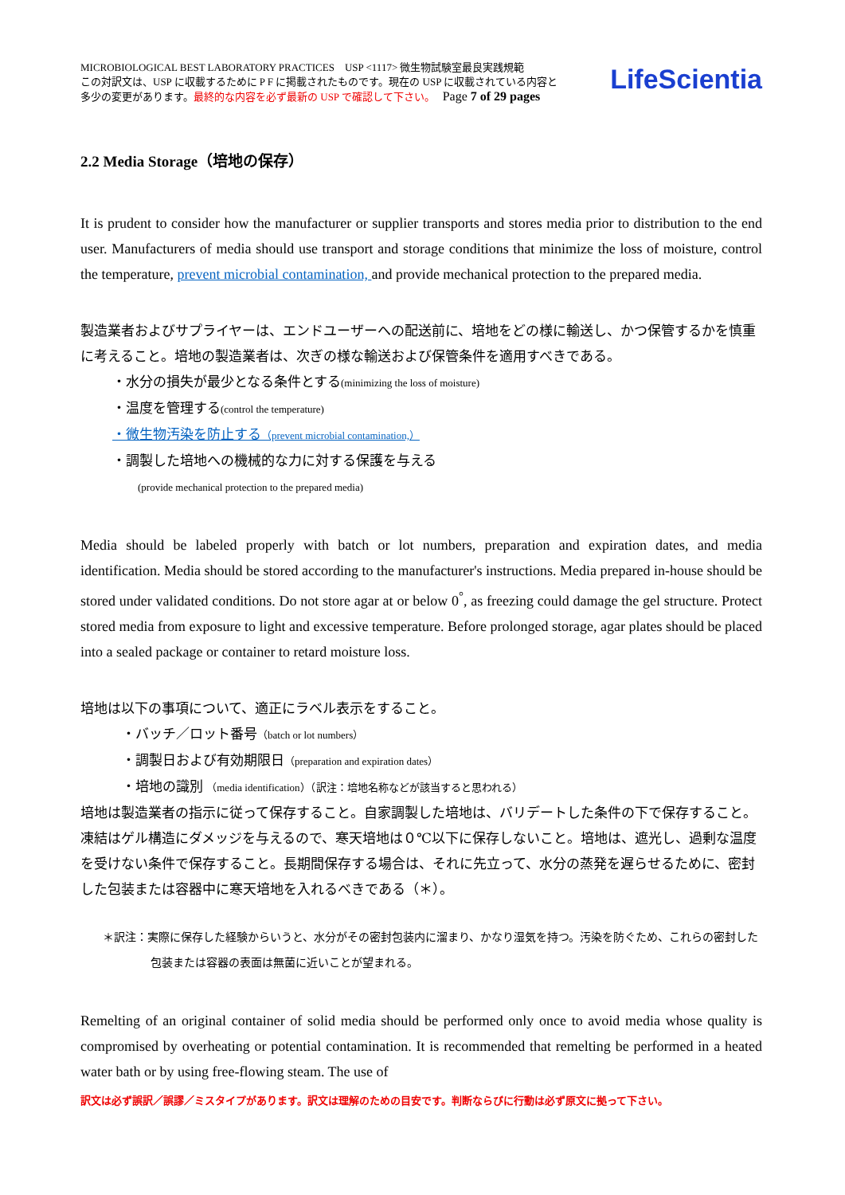MICROBIOLOGICAL BEST LABORATORY PRACTICES USP <1117> 微生物試験室最良実践規範
この対訳文は、USP に収載するために P F に掲載されたものです。現在の USP に収載されている内容と
多少の変更があります。最終的な内容を必ず最新の USP で確認して下さい。 Page 7 of 29 pages
LifeScientia
2.2 Media Storage（培地の保存）
It is prudent to consider how the manufacturer or supplier transports and stores media prior to distribution to the end user. Manufacturers of media should use transport and storage conditions that minimize the loss of moisture, control the temperature, prevent microbial contamination, and provide mechanical protection to the prepared media.
製造業者およびサプライヤーは、エンドユーザーへの配送前に、培地をどの様に輸送し、かつ保管するかを慎重に考えること。培地の製造業者は、次ぎの様な輸送および保管条件を適用すべきである。
・水分の損失が最少となる条件とする(minimizing the loss of moisture)
・温度を管理する(control the temperature)
・微生物汚染を防止する（prevent microbial contamination,）
・調製した培地への機械的な力に対する保護を与える
(provide mechanical protection to the prepared media)
Media should be labeled properly with batch or lot numbers, preparation and expiration dates, and media identification. Media should be stored according to the manufacturer's instructions. Media prepared in-house should be stored under validated conditions. Do not store agar at or below 0<sup>°</sup>, as freezing could damage the gel structure. Protect stored media from exposure to light and excessive temperature. Before prolonged storage, agar plates should be placed into a sealed package or container to retard moisture loss.
培地は以下の事項について、適正にラベル表示をすること。
・バッチ／ロット番号（batch or lot numbers）
・調製日および有効期限日（preparation and expiration dates）
・培地の識別 （media identification）（訳注：培地名称などが該当すると思われる）
培地は製造業者の指示に従って保存すること。自家調製した培地は、バリデートした条件の下で保存すること。凍結はゲル構造にダメッジを与えるので、寒天培地は０℃以下に保存しないこと。培地は、遮光し、過剰な温度を受けない条件で保存すること。長期間保存する場合は、それに先立って、水分の蒸発を遅らせるために、密封した包装または容器中に寒天培地を入れるべきである（＊）。
＊訳注：実際に保存した経験からいうと、水分がその密封包装内に溜まり、かなり湿気を持つ。汚染を防ぐため、これらの密封した包装または容器の表面は無菌に近いことが望まれる。
Remelting of an original container of solid media should be performed only once to avoid media whose quality is compromised by overheating or potential contamination. It is recommended that remelting be performed in a heated water bath or by using free-flowing steam. The use of
訳文は必ず誤訳／誤謬／ミスタイプがあります。訳文は理解のための目安です。判断ならびに行動は必ず原文に拠って下さい。